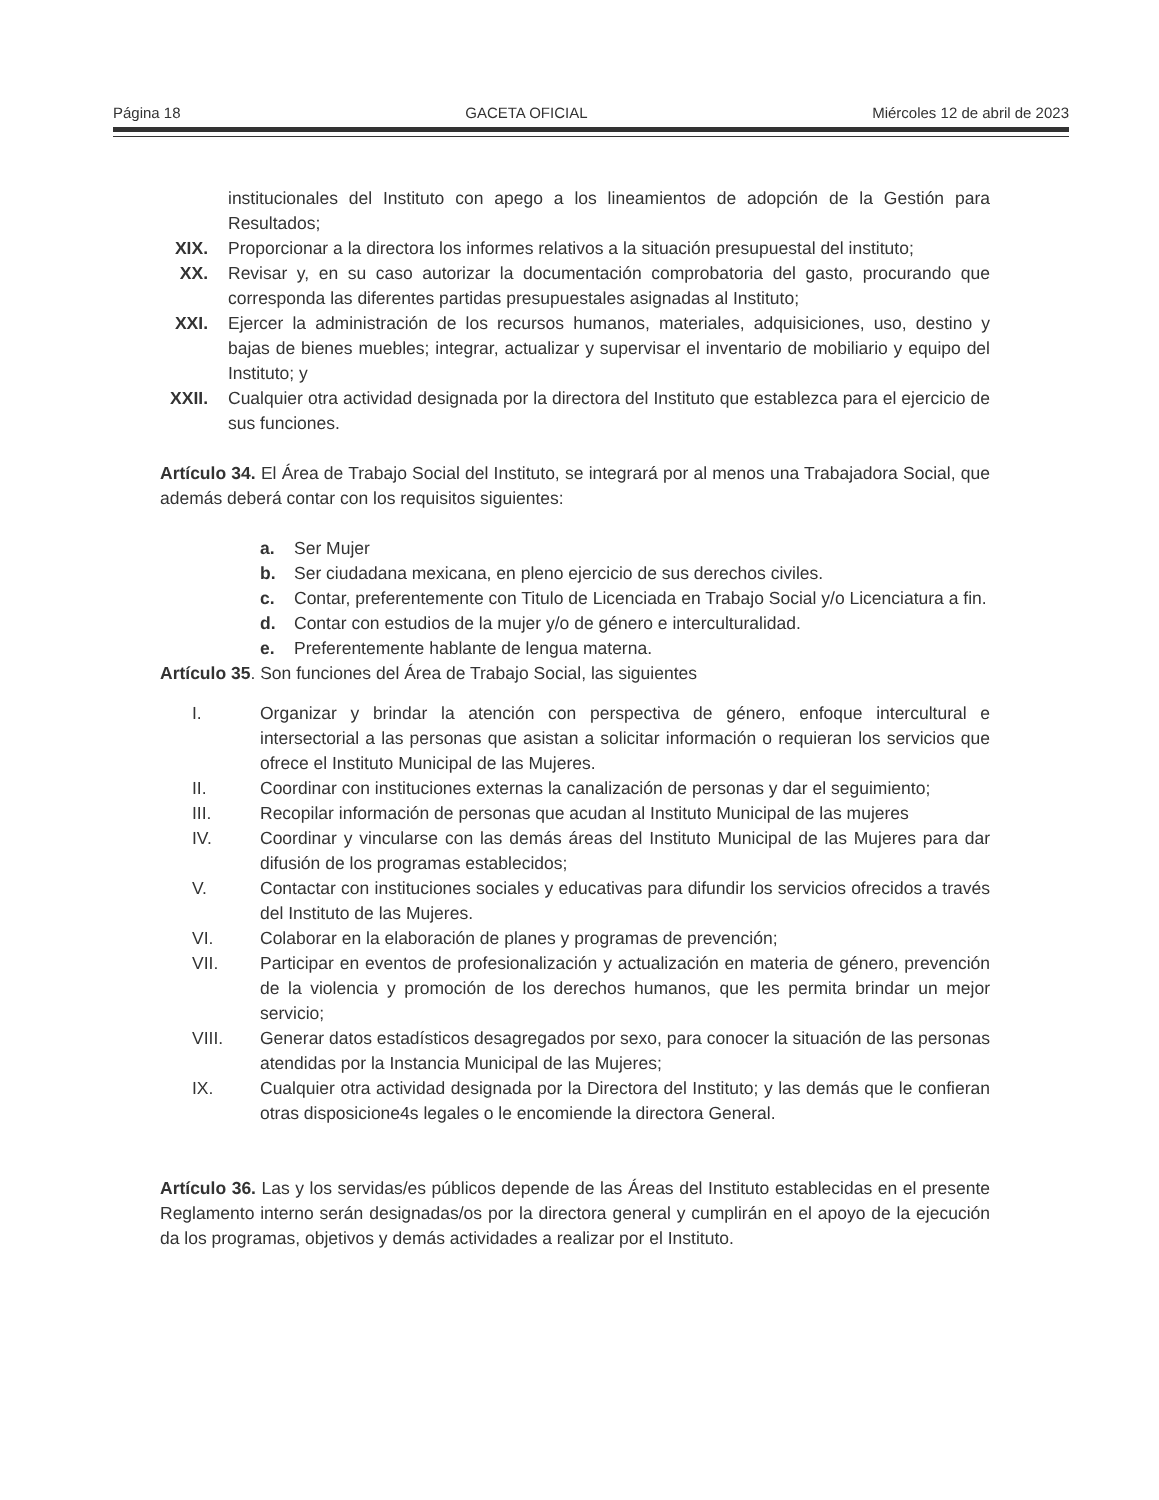Página 18 GACETA OFICIAL Miércoles 12 de abril de 2023
institucionales del Instituto con apego a los lineamientos de adopción de la Gestión para Resultados;
XIX. Proporcionar a la directora los informes relativos a la situación presupuestal del instituto;
XX. Revisar y, en su caso autorizar la documentación comprobatoria del gasto, procurando que corresponda las diferentes partidas presupuestales asignadas al Instituto;
XXI. Ejercer la administración de los recursos humanos, materiales, adquisiciones, uso, destino y bajas de bienes muebles; integrar, actualizar y supervisar el inventario de mobiliario y equipo del Instituto; y
XXII. Cualquier otra actividad designada por la directora del Instituto que establezca para el ejercicio de sus funciones.
Artículo 34. El Área de Trabajo Social del Instituto, se integrará por al menos una Trabajadora Social, que además deberá contar con los requisitos siguientes:
a. Ser Mujer
b. Ser ciudadana mexicana, en pleno ejercicio de sus derechos civiles.
c. Contar, preferentemente con Titulo de Licenciada en Trabajo Social y/o Licenciatura a fin.
d. Contar con estudios de la mujer y/o de género e interculturalidad.
e. Preferentemente hablante de lengua materna.
Artículo 35. Son funciones del Área de Trabajo Social, las siguientes
I. Organizar y brindar la atención con perspectiva de género, enfoque intercultural e intersectorial a las personas que asistan a solicitar información o requieran los servicios que ofrece el Instituto Municipal de las Mujeres.
II. Coordinar con instituciones externas la canalización de personas y dar el seguimiento;
III. Recopilar información de personas que acudan al Instituto Municipal de las mujeres
IV. Coordinar y vincularse con las demás áreas del Instituto Municipal de las Mujeres para dar difusión de los programas establecidos;
V. Contactar con instituciones sociales y educativas para difundir los servicios ofrecidos a través del Instituto de las Mujeres.
VI. Colaborar en la elaboración de planes y programas de prevención;
VII. Participar en eventos de profesionalización y actualización en materia de género, prevención de la violencia y promoción de los derechos humanos, que les permita brindar un mejor servicio;
VIII. Generar datos estadísticos desagregados por sexo, para conocer la situación de las personas atendidas por la Instancia Municipal de las Mujeres;
IX. Cualquier otra actividad designada por la Directora del Instituto; y las demás que le confieran otras disposicione4s legales o le encomiende la directora General.
Artículo 36. Las y los servidas/es públicos depende de las Áreas del Instituto establecidas en el presente Reglamento interno serán designadas/os por la directora general y cumplirán en el apoyo de la ejecución da los programas, objetivos y demás actividades a realizar por el Instituto.